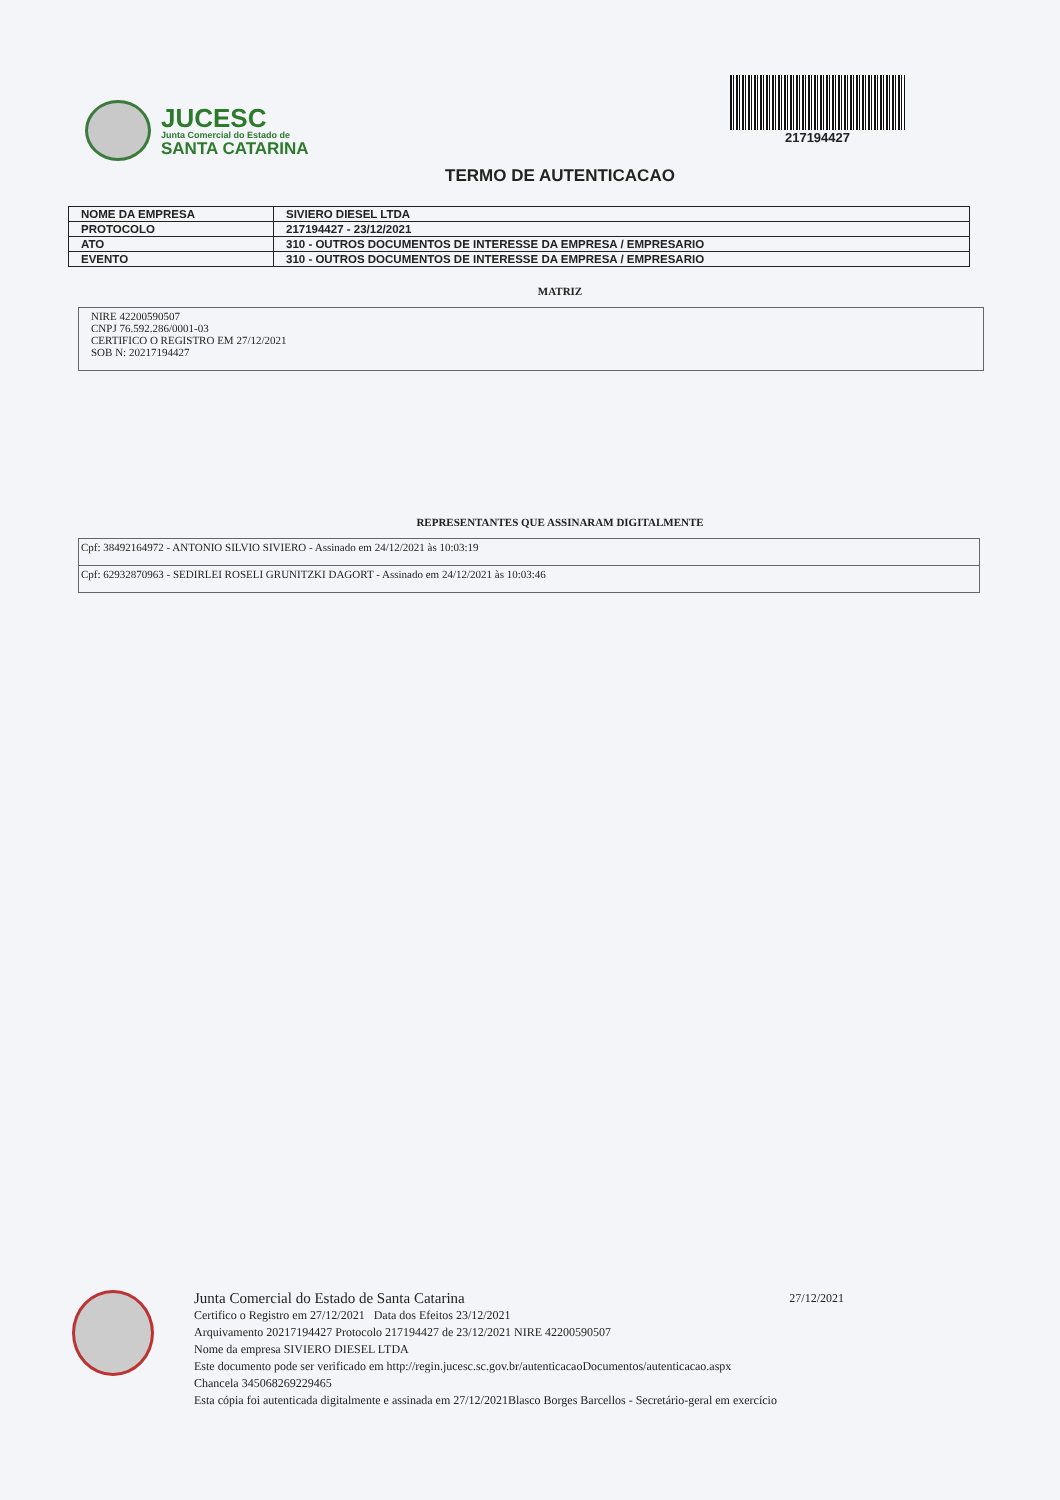JUCESC
Junta Comercial do Estado de
SANTA CATARINA
217194427
TERMO DE AUTENTICACAO
| NOME DA EMPRESA | SIVIERO DIESEL LTDA |
| PROTOCOLO | 217194427 - 23/12/2021 |
| ATO | 310 - OUTROS DOCUMENTOS DE INTERESSE DA EMPRESA / EMPRESARIO |
| EVENTO | 310 - OUTROS DOCUMENTOS DE INTERESSE DA EMPRESA / EMPRESARIO |
MATRIZ
NIRE 42200590507
CNPJ 76.592.286/0001-03
CERTIFICO O REGISTRO EM 27/12/2021
SOB N: 20217194427
REPRESENTANTES QUE ASSINARAM DIGITALMENTE
| Cpf: 38492164972 - ANTONIO SILVIO SIVIERO - Assinado em 24/12/2021 às 10:03:19 |
| Cpf: 62932870963 - SEDIRLEI ROSELI GRUNITZKI DAGORT - Assinado em 24/12/2021 às 10:03:46 |
Junta Comercial do Estado de Santa Catarina 27/12/2021
Certifico o Registro em 27/12/2021 Data dos Efeitos 23/12/2021
Arquivamento 20217194427 Protocolo 217194427 de 23/12/2021 NIRE 42200590507
Nome da empresa SIVIERO DIESEL LTDA
Este documento pode ser verificado em http://regin.jucesc.sc.gov.br/autenticacaoDocumentos/autenticacao.aspx
Chancela 345068269229465
Esta cópia foi autenticada digitalmente e assinada em 27/12/2021Blasco Borges Barcellos - Secretário-geral em exercício